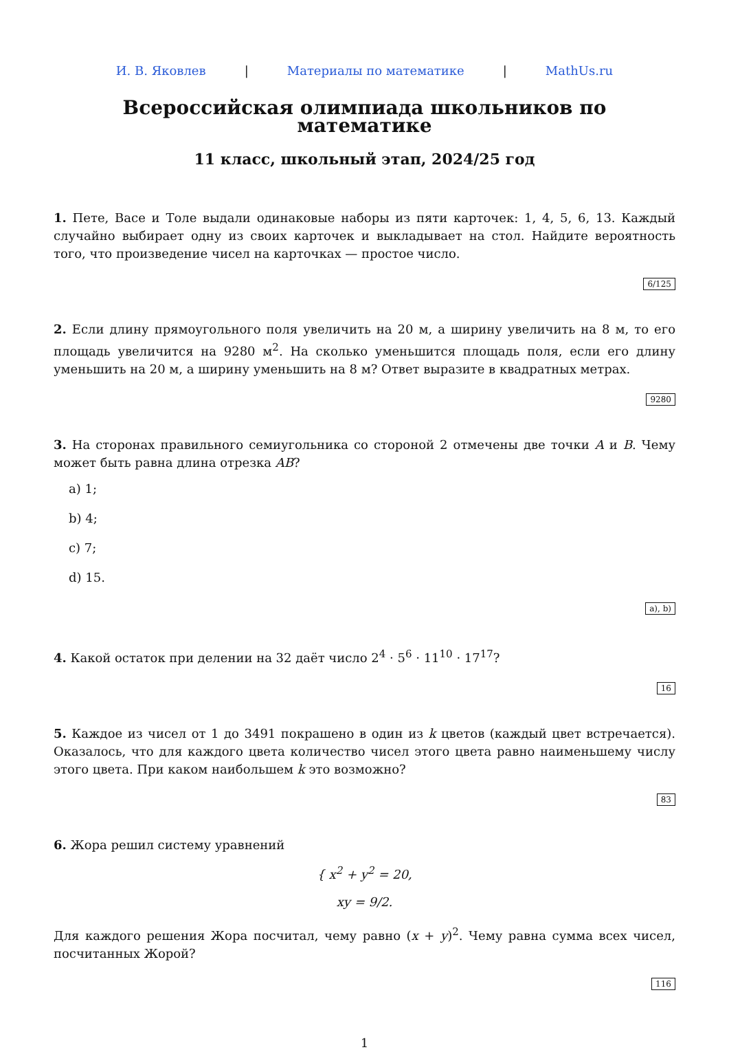И. В. Яковлев | Материалы по математике | MathUs.ru
Всероссийская олимпиада школьников по математике
11 класс, школьный этап, 2024/25 год
1. Пете, Васе и Толе выдали одинаковые наборы из пяти карточек: 1, 4, 5, 6, 13. Каждый случайно выбирает одну из своих карточек и выкладывает на стол. Найдите вероятность того, что произведение чисел на карточках — простое число.
6/125
2. Если длину прямоугольного поля увеличить на 20 м, а ширину увеличить на 8 м, то его площадь увеличится на 9280 м<sup>2</sup>. На сколько уменьшится площадь поля, если его длину уменьшить на 20 м, а ширину уменьшить на 8 м? Ответ выразите в квадратных метрах.
9280
3. На сторонах правильного семиугольника со стороной 2 отмечены две точки A и B. Чему может быть равна длина отрезка AB?
a) 1;
b) 4;
c) 7;
d) 15.
a), b)
4. Какой остаток при делении на 32 даёт число 2<sup>4</sup> · 5<sup>6</sup> · 11<sup>10</sup> · 17<sup>17</sup>?
16
5. Каждое из чисел от 1 до 3491 покрашено в один из k цветов (каждый цвет встречается). Оказалось, что для каждого цвета количество чисел этого цвета равно наименьшему числу этого цвета. При каком наибольшем k это возможно?
83
6. Жора решил систему уравнений
{ x<sup>2</sup> + y<sup>2</sup> = 20,
xy = 9/2.
Для каждого решения Жора посчитал, чему равно (x + y)<sup>2</sup>. Чему равна сумма всех чисел, посчитанных Жорой?
116
1